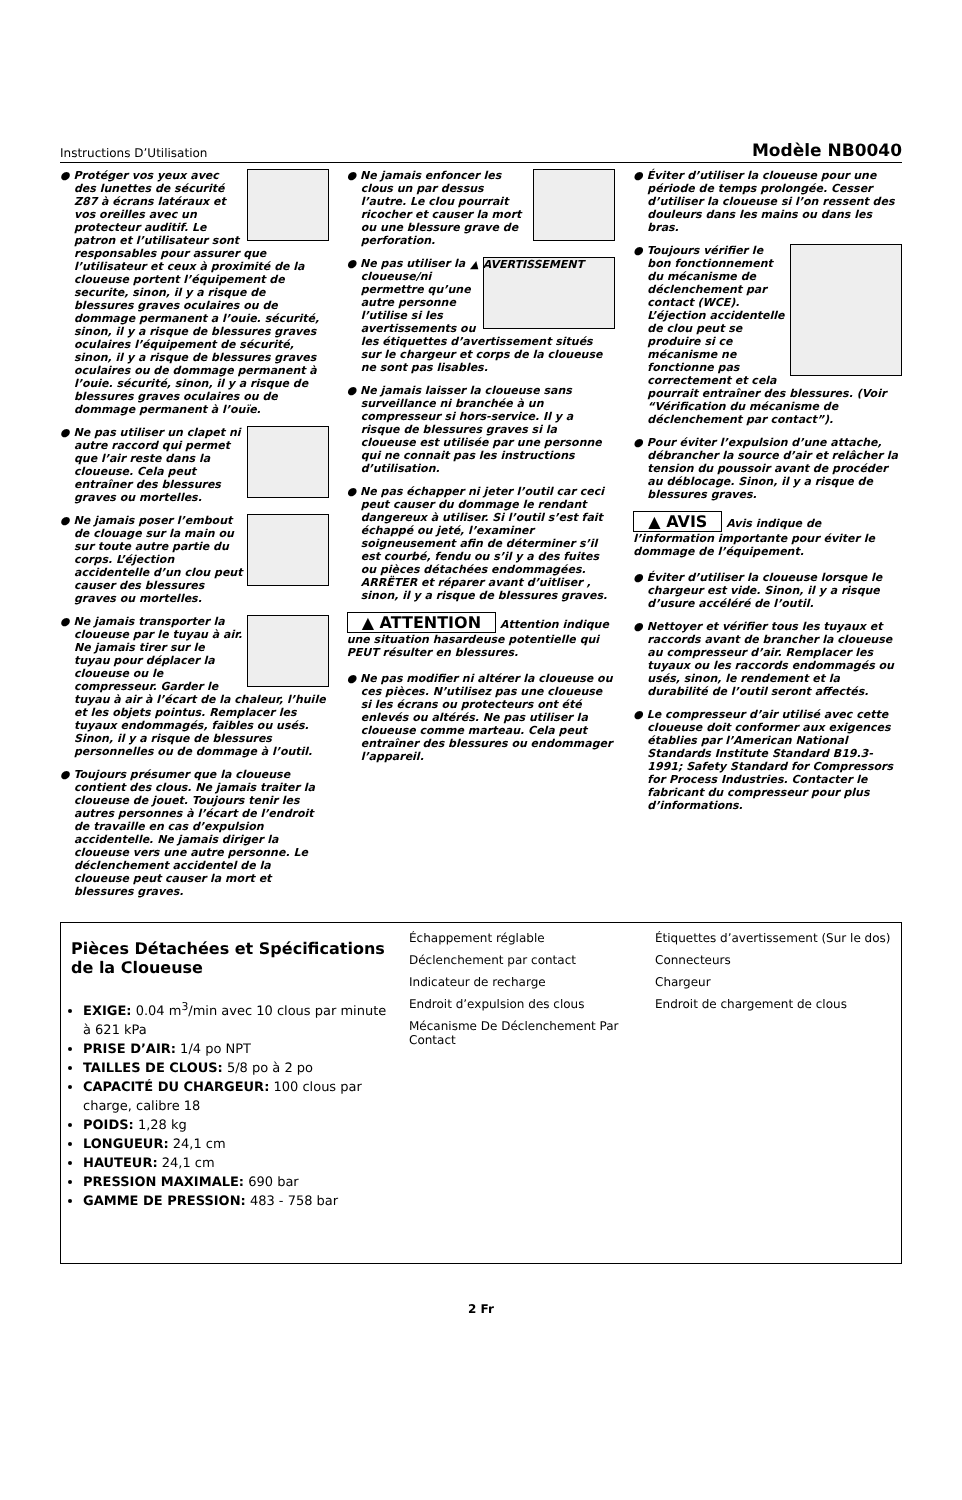Instructions D’Utilisation Modèle NB0040
● Protéger vos yeux avec des lunettes de sécurité Z87 à écrans latéraux et vos oreilles avec un protecteur auditif. Le patron et l’utilisateur sont responsables pour assurer que l’utilisateur et ceux à proximité de la cloueuse portent l’équipement de securite, sinon, il y a risque de blessures graves oculaires ou de dommage permanent a l’ouie. sécurité, sinon, il y a risque de blessures graves oculaires l’équipement de sécurité, sinon, il y a risque de blessures graves oculaires ou de dommage permanent à l’ouie. sécurité, sinon, il y a risque de blessures graves oculaires ou de dommage permanent à l’ouïe.
● Ne pas utiliser un clapet ni autre raccord qui permet que l’air reste dans la cloueuse. Cela peut entraîner des blessures graves ou mortelles.
● Ne jamais poser l’embout de clouage sur la main ou sur toute autre partie du corps. L’éjection accidentelle d’un clou peut causer des blessures graves ou mortelles.
● Ne jamais transporter la cloueuse par le tuyau à air. Ne jamais tirer sur le tuyau pour déplacer la cloueuse ou le compresseur. Garder le tuyau à air à l’écart de la chaleur, l’huile et les objets pointus. Remplacer les tuyaux endommagés, faibles ou usés. Sinon, il y a risque de blessures personnelles ou de dommage à l’outil.
● Toujours présumer que la cloueuse contient des clous. Ne jamais traiter la cloueuse de jouet. Toujours tenir les autres personnes à l’écart de l’endroit de travaille en cas d’expulsion accidentelle. Ne jamais diriger la cloueuse vers une autre personne. Le déclenchement accidentel de la cloueuse peut causer la mort et blessures graves.
● Ne jamais enfoncer les clous un par dessus l’autre. Le clou pourrait ricocher et causer la mort ou une blessure grave de perforation.
▲ AVERTISSEMENT ● Ne pas utiliser la cloueuse/ni permettre qu’une autre personne l’utilise si les avertissements ou les étiquettes d’avertissement situés sur le chargeur et corps de la cloueuse ne sont pas lisables.
● Ne jamais laisser la cloueuse sans surveillance ni branchée à un compresseur si hors-service. Il y a risque de blessures graves si la cloueuse est utilisée par une personne qui ne connait pas les instructions d’utilisation.
● Ne pas échapper ni jeter l’outil car ceci peut causer du dommage le rendant dangereux à utiliser. Si l’outil s’est fait échappé ou jeté, l’examiner soigneusement afin de déterminer s’il est courbé, fendu ou s’il y a des fuites ou pièces détachées endommagées. ARRËTER et réparer avant d’uitliser , sinon, il y a risque de blessures graves.
▲ ATTENTION Attention indique une situation hasardeuse potentielle qui PEUT résulter en blessures.
● Ne pas modifier ni altérer la cloueuse ou ces pièces. N’utilisez pas une cloueuse si les écrans ou protecteurs ont été enlevés ou altérés. Ne pas utiliser la cloueuse comme marteau. Cela peut entraîner des blessures ou endommager l’appareil.
● Éviter d’utiliser la cloueuse pour une période de temps prolongée. Cesser d’utiliser la cloueuse si l’on ressent des douleurs dans les mains ou dans les bras.
● Toujours vérifier le bon fonctionnement du mécanisme de déclenchement par contact (WCE). L’éjection accidentelle de clou peut se produire si ce mécanisme ne fonctionne pas correctement et cela pourrait entraîner des blessures. (Voir “Vérification du mécanisme de déclenchement par contact”).
● Pour éviter l’expulsion d’une attache, débrancher la source d’air et relâcher la tension du poussoir avant de procéder au déblocage. Sinon, il y a risque de blessures graves.
▲ AVIS Avis indique de l’information importante pour éviter le dommage de l’équipement.
● Éviter d’utiliser la cloueuse lorsque le chargeur est vide. Sinon, il y a risque d’usure accéléré de l’outil.
● Nettoyer et vérifier tous les tuyaux et raccords avant de brancher la cloueuse au compresseur d’air. Remplacer les tuyaux ou les raccords endommagés ou usés, sinon, le rendement et la durabilité de l’outil seront affectés.
● Le compresseur d’air utilisé avec cette cloueuse doit conformer aux exigences établies par l’American National Standards Institute Standard B19.3-1991; Safety Standard for Compressors for Process Industries. Contacter le fabricant du compresseur pour plus d’informations.
Pièces Détachées et Spécifications de la Cloueuse
EXIGE: 0.04 m<sup>3</sup>/min avec 10 clous par minute à 621 kPa
PRISE D’AIR: 1/4 po NPT
TAILLES DE CLOUS: 5/8 po à 2 po
CAPACITÉ DU CHARGEUR: 100 clous par charge, calibre 18
POIDS: 1,28 kg
LONGUEUR: 24,1 cm
HAUTEUR: 24,1 cm
PRESSION MAXIMALE: 690 bar
GAMME DE PRESSION: 483 - 758 bar
Échappement réglable Étiquettes d’avertissement (Sur le dos) Déclenchement par contact Connecteurs Indicateur de recharge Chargeur Endroit d’expulsion des clous Endroit de chargement de clous Mécanisme De Déclenchement Par Contact
2 Fr